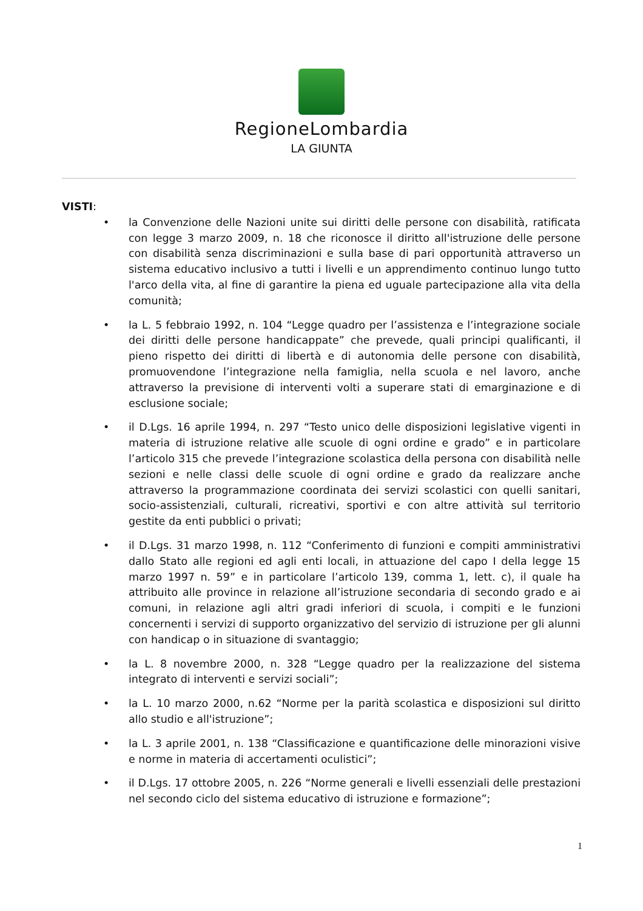RegioneLombardia
LA GIUNTA
VISTI:
• la Convenzione delle Nazioni unite sui diritti delle persone con disabilità, ratificata con legge 3 marzo 2009, n. 18 che riconosce il diritto all'istruzione delle persone con disabilità senza discriminazioni e sulla base di pari opportunità attraverso un sistema educativo inclusivo a tutti i livelli e un apprendimento continuo lungo tutto l'arco della vita, al fine di garantire la piena ed uguale partecipazione alla vita della comunità;
• la L. 5 febbraio 1992, n. 104 “Legge quadro per l’assistenza e l’integrazione sociale dei diritti delle persone handicappate” che prevede, quali principi qualificanti, il pieno rispetto dei diritti di libertà e di autonomia delle persone con disabilità, promuovendone l’integrazione nella famiglia, nella scuola e nel lavoro, anche attraverso la previsione di interventi volti a superare stati di emarginazione e di esclusione sociale;
• il D.Lgs. 16 aprile 1994, n. 297 “Testo unico delle disposizioni legislative vigenti in materia di istruzione relative alle scuole di ogni ordine e grado” e in particolare l’articolo 315 che prevede l’integrazione scolastica della persona con disabilità nelle sezioni e nelle classi delle scuole di ogni ordine e grado da realizzare anche attraverso la programmazione coordinata dei servizi scolastici con quelli sanitari, socio-assistenziali, culturali, ricreativi, sportivi e con altre attività sul territorio gestite da enti pubblici o privati;
• il D.Lgs. 31 marzo 1998, n. 112 “Conferimento di funzioni e compiti amministrativi dallo Stato alle regioni ed agli enti locali, in attuazione del capo I della legge 15 marzo 1997 n. 59” e in particolare l’articolo 139, comma 1, lett. c), il quale ha attribuito alle province in relazione all’istruzione secondaria di secondo grado e ai comuni, in relazione agli altri gradi inferiori di scuola, i compiti e le funzioni concernenti i servizi di supporto organizzativo del servizio di istruzione per gli alunni con handicap o in situazione di svantaggio;
• la L. 8 novembre 2000, n. 328 “Legge quadro per la realizzazione del sistema integrato di interventi e servizi sociali”;
• la L. 10 marzo 2000, n.62 “Norme per la parità scolastica e disposizioni sul diritto allo studio e all'istruzione”;
• la L. 3 aprile 2001, n. 138 “Classificazione e quantificazione delle minorazioni visive e norme in materia di accertamenti oculistici”;
• il D.Lgs. 17 ottobre 2005, n. 226 “Norme generali e livelli essenziali delle prestazioni nel secondo ciclo del sistema educativo di istruzione e formazione”;
1